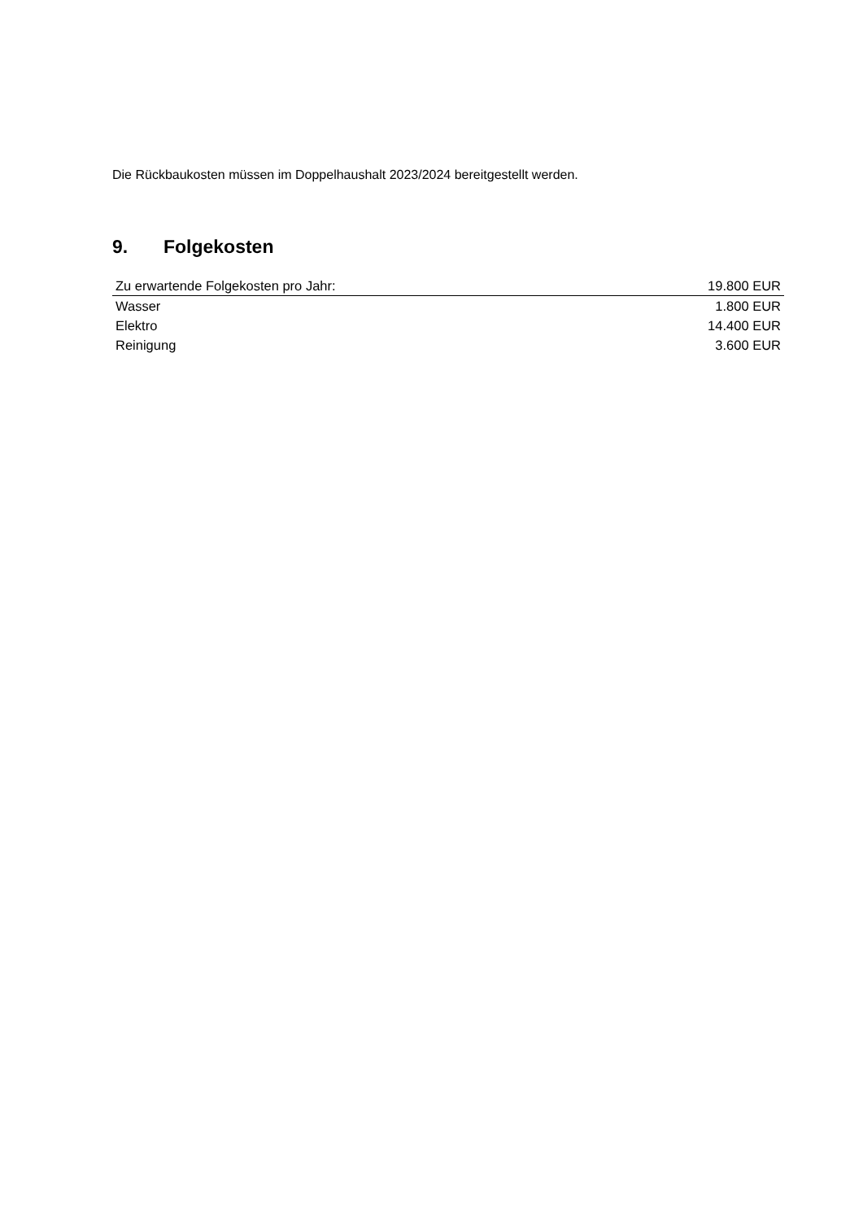Die Rückbaukosten müssen im Doppelhaushalt 2023/2024 bereitgestellt werden.
9. Folgekosten
| Zu erwartende Folgekosten pro Jahr: | 19.800 EUR |
| Wasser | 1.800 EUR |
| Elektro | 14.400 EUR |
| Reinigung | 3.600 EUR |